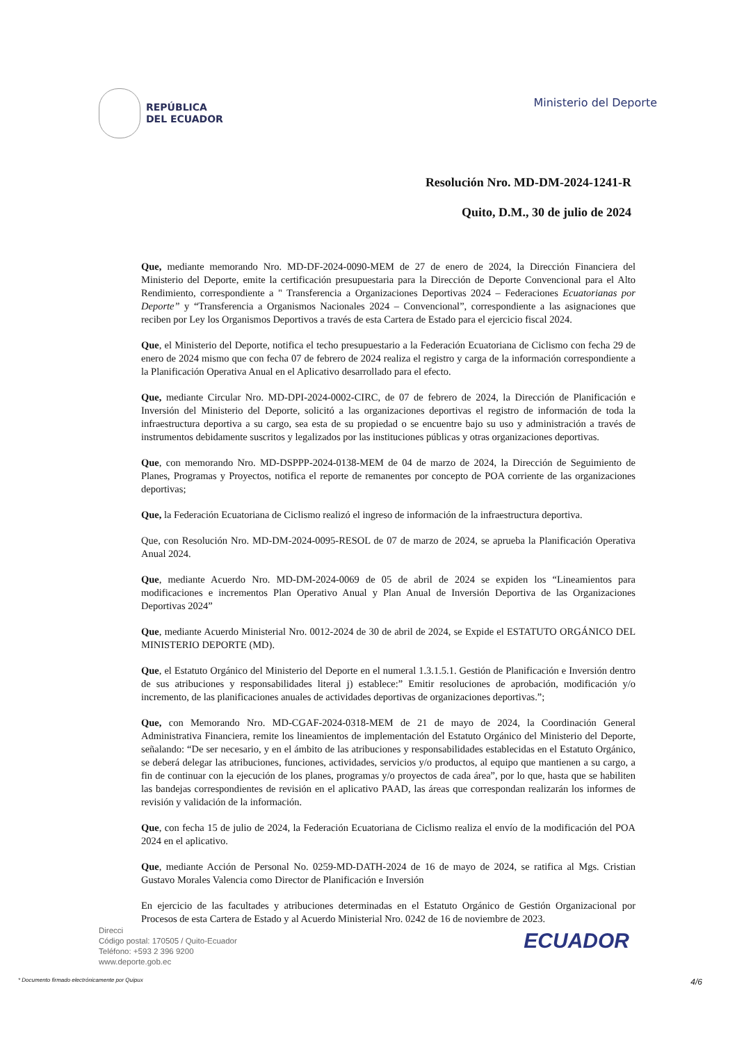REPÚBLICA
DEL ECUADOR
Ministerio del Deporte
Resolución Nro. MD-DM-2024-1241-R
Quito, D.M., 30 de julio de 2024
Que, mediante memorando Nro. MD-DF-2024-0090-MEM de 27 de enero de 2024, la Dirección Financiera del Ministerio del Deporte, emite la certificación presupuestaria para la Dirección de Deporte Convencional para el Alto Rendimiento, correspondiente a " Transferencia a Organizaciones Deportivas 2024 – Federaciones Ecuatorianas por Deporte” y “Transferencia a Organismos Nacionales 2024 – Convencional”, correspondiente a las asignaciones que reciben por Ley los Organismos Deportivos a través de esta Cartera de Estado para el ejercicio fiscal 2024.
Que, el Ministerio del Deporte, notifica el techo presupuestario a la Federación Ecuatoriana de Ciclismo con fecha 29 de enero de 2024 mismo que con fecha 07 de febrero de 2024 realiza el registro y carga de la información correspondiente a la Planificación Operativa Anual en el Aplicativo desarrollado para el efecto.
Que, mediante Circular Nro. MD-DPI-2024-0002-CIRC, de 07 de febrero de 2024, la Dirección de Planificación e Inversión del Ministerio del Deporte, solicitó a las organizaciones deportivas el registro de información de toda la infraestructura deportiva a su cargo, sea esta de su propiedad o se encuentre bajo su uso y administración a través de instrumentos debidamente suscritos y legalizados por las instituciones públicas y otras organizaciones deportivas.
Que, con memorando Nro. MD-DSPPP-2024-0138-MEM de 04 de marzo de 2024, la Dirección de Seguimiento de Planes, Programas y Proyectos, notifica el reporte de remanentes por concepto de POA corriente de las organizaciones deportivas;
Que, la Federación Ecuatoriana de Ciclismo realizó el ingreso de información de la infraestructura deportiva.
Que, con Resolución Nro. MD-DM-2024-0095-RESOL de 07 de marzo de 2024, se aprueba la Planificación Operativa Anual 2024.
Que, mediante Acuerdo Nro. MD-DM-2024-0069 de 05 de abril de 2024 se expiden los “Lineamientos para modificaciones e incrementos Plan Operativo Anual y Plan Anual de Inversión Deportiva de las Organizaciones Deportivas 2024”
Que, mediante Acuerdo Ministerial Nro. 0012-2024 de 30 de abril de 2024, se Expide el ESTATUTO ORGÁNICO DEL MINISTERIO DEPORTE (MD).
Que, el Estatuto Orgánico del Ministerio del Deporte en el numeral 1.3.1.5.1. Gestión de Planificación e Inversión dentro de sus atribuciones y responsabilidades literal j) establece:” Emitir resoluciones de aprobación, modificación y/o incremento, de las planificaciones anuales de actividades deportivas de organizaciones deportivas.”;
Que, con Memorando Nro. MD-CGAF-2024-0318-MEM de 21 de mayo de 2024, la Coordinación General Administrativa Financiera, remite los lineamientos de implementación del Estatuto Orgánico del Ministerio del Deporte, señalando: “De ser necesario, y en el ámbito de las atribuciones y responsabilidades establecidas en el Estatuto Orgánico, se deberá delegar las atribuciones, funciones, actividades, servicios y/o productos, al equipo que mantienen a su cargo, a fin de continuar con la ejecución de los planes, programas y/o proyectos de cada área”, por lo que, hasta que se habiliten las bandejas correspondientes de revisión en el aplicativo PAAD, las áreas que correspondan realizarán los informes de revisión y validación de la información.
Que, con fecha 15 de julio de 2024, la Federación Ecuatoriana de Ciclismo realiza el envío de la modificación del POA 2024 en el aplicativo.
Que, mediante Acción de Personal No. 0259-MD-DATH-2024 de 16 de mayo de 2024, se ratifica al Mgs. Cristian Gustavo Morales Valencia como Director de Planificación e Inversión
En ejercicio de las facultades y atribuciones determinadas en el Estatuto Orgánico de Gestión Organizacional por Procesos de esta Cartera de Estado y al Acuerdo Ministerial Nro. 0242 de 16 de noviembre de 2023.
Direcci
Código postal: 170505 / Quito-Ecuador
Teléfono: +593 2 396 9200
www.deporte.gob.ec
ECUADOR
* Documento firmado electrónicamente por Quipux 4/6